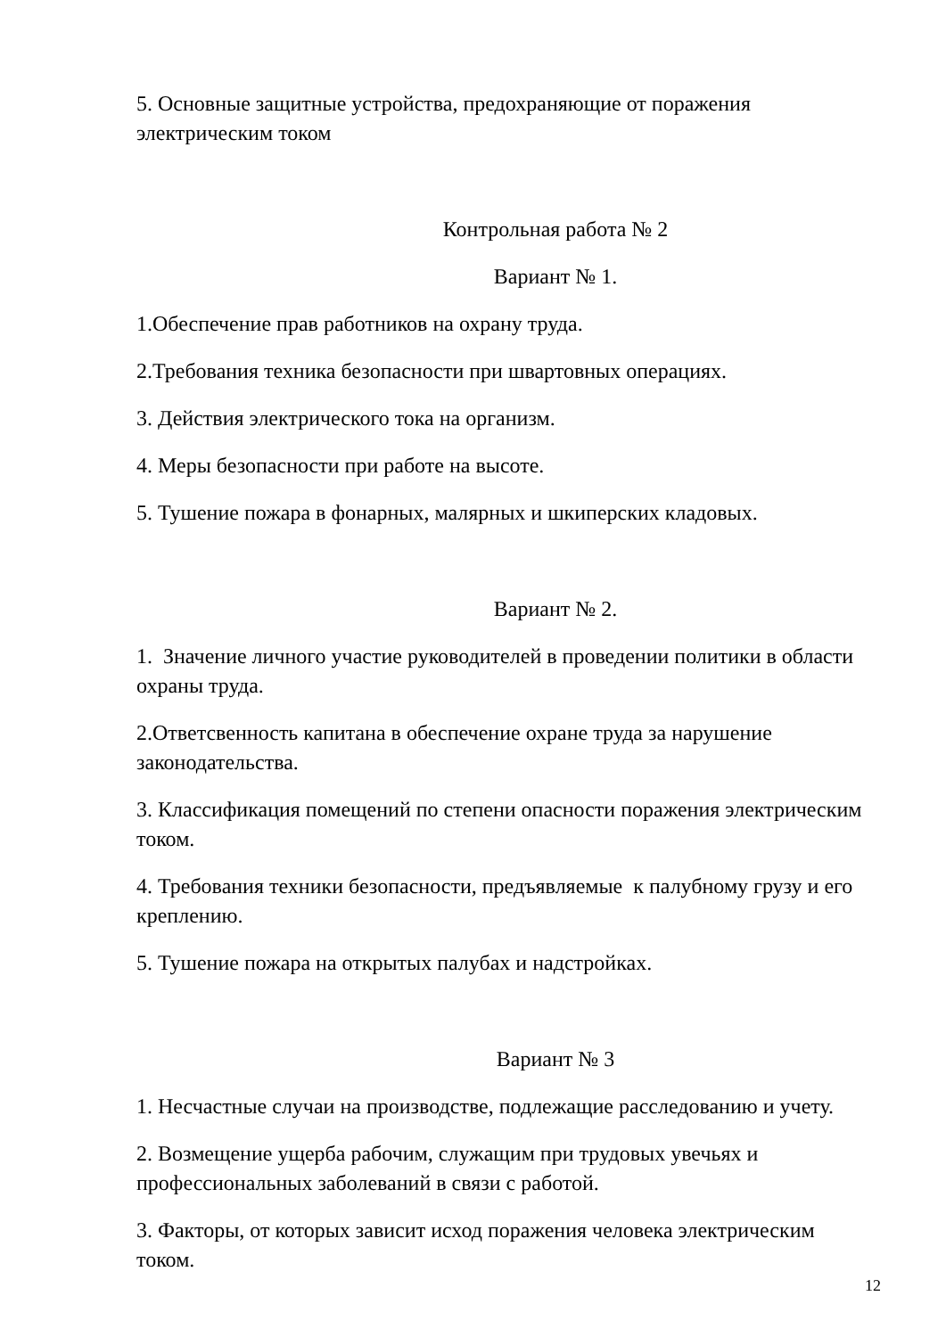5. Основные защитные устройства, предохраняющие от поражения электрическим током
Контрольная работа № 2
Вариант № 1.
1.Обеспечение прав работников на охрану труда.
2.Требования техника безопасности при швартовных операциях.
3. Действия электрического тока на организм.
4. Меры безопасности при работе на высоте.
5. Тушение пожара в фонарных, малярных и шкиперских кладовых.
Вариант № 2.
1. Значение личного участие руководителей в проведении политики в области охраны труда.
2.Ответсвенность капитана в обеспечение охране труда за нарушение законодательства.
3. Классификация помещений по степени опасности поражения электрическим током.
4. Требования техники безопасности, предъявляемые к палубному грузу и его креплению.
5. Тушение пожара на открытых палубах и надстройках.
Вариант № 3
1. Несчастные случаи на производстве, подлежащие расследованию и учету.
2. Возмещение ущерба рабочим, служащим при трудовых увечьях и профессиональных заболеваний в связи с работой.
3. Факторы, от которых зависит исход поражения человека электрическим током.
12